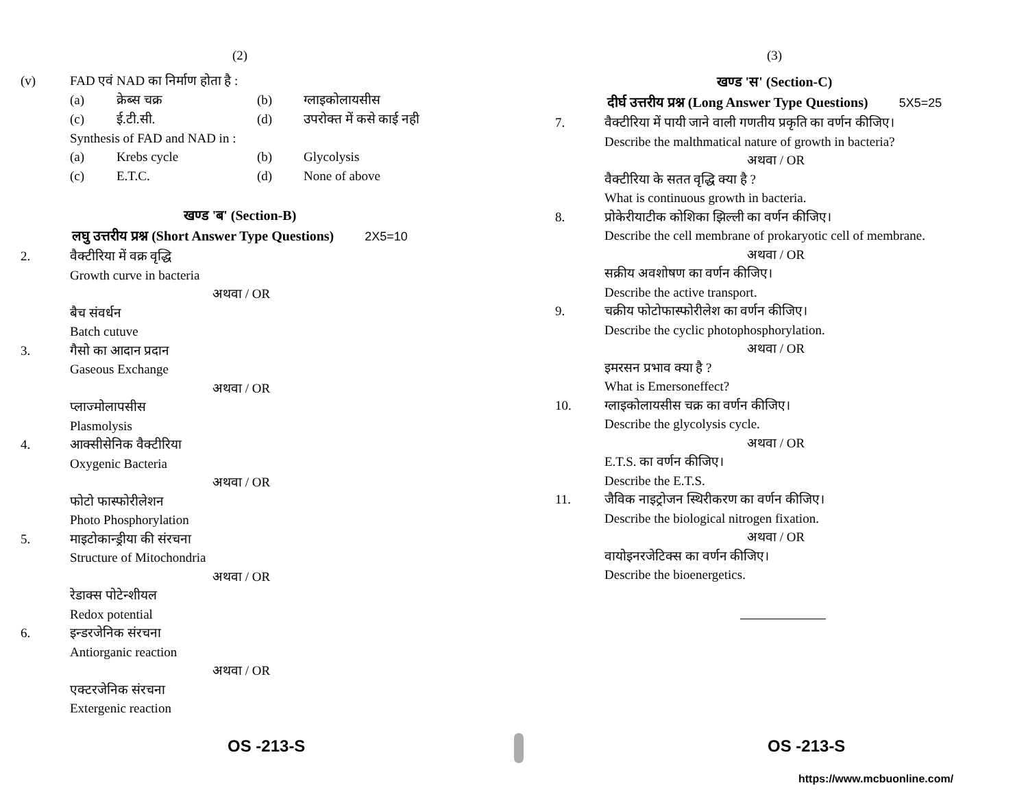(2)
(v) FAD एवं NAD का निर्माण होता है :
(a) क्रेब्स चक्र (b) ग्लाइकोलायसीस (c) ई.टी.सी. (d) उपरोक्त में कसे काई नही
Synthesis of FAD and NAD in :
(a) Krebs cycle (b) Glycolysis (c) E.T.C. (d) None of above
खण्ड 'ब' (Section-B)
लघु उत्तरीय प्रश्न (Short Answer Type Questions) 2X5=10
2. वैक्टीरिया में वक्र वृद्धि
Growth curve in bacteria
अथवा / OR
बैच संवर्धन
Batch cutuve
3. गैसो का आदान प्रदान
Gaseous Exchange
अथवा / OR
प्लाज्मोलापसीस
Plasmolysis
4. आक्सीसेनिक वैक्टीरिया
Oxygenic Bacteria
अथवा / OR
फोटो फास्फोरीलेशन
Photo Phosphorylation
5. माइटोकान्ड्रीया की संरचना
Structure of Mitochondria
अथवा / OR
रेडाक्स पोटेन्शीयल
Redox potential
6. इन्डरजेनिक संरचना
Antiorganic reaction
अथवा / OR
एक्टरजेनिक संरचना
Extergenic reaction
(3)
खण्ड 'स' (Section-C)
दीर्घ उत्तरीय प्रश्न (Long Answer Type Questions) 5X5=25
7. वैक्टीरिया में पायी जाने वाली गणतीय प्रकृति का वर्णन कीजिए।
Describe the malthmatical nature of growth in bacteria?
अथवा / OR
वैक्टीरिया के सतत वृद्धि क्या है ?
What is continuous growth in bacteria.
8. प्रोकेरीयाटीक कोशिका झिल्ली का वर्णन कीजिए।
Describe the cell membrane of prokaryotic cell of membrane.
अथवा / OR
सक्रीय अवशोषण का वर्णन कीजिए।
Describe the active transport.
9. चक्रीय फोटोफास्फोरीलेश का वर्णन कीजिए।
Describe the cyclic photophosphorylation.
अथवा / OR
इमरसन प्रभाव क्या है ?
What is Emersoneffect?
10. ग्लाइकोलायसीस चक्र का वर्णन कीजिए।
Describe the glycolysis cycle.
अथवा / OR
E.T.S. का वर्णन कीजिए।
Describe the E.T.S.
11. जैविक नाइट्रोजन स्थिरीकरण का वर्णन कीजिए।
Describe the biological nitrogen fixation.
अथवा / OR
वायोइनरजेटिक्स का वर्णन कीजिए।
Describe the bioenergetics.
OS -213-S OS -213-S
https://www.mcbuonline.com/